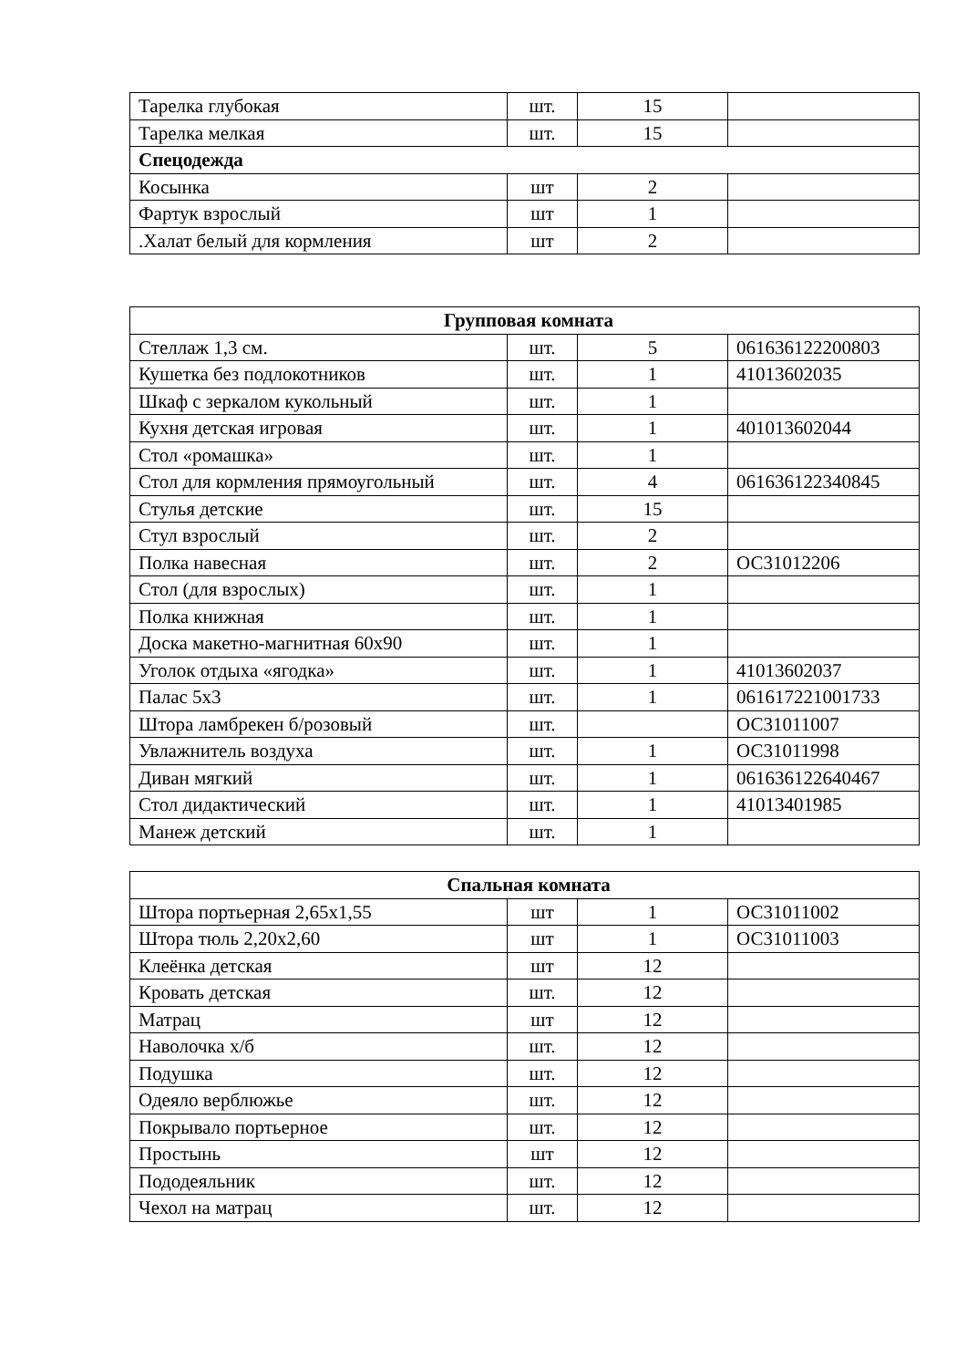| Тарелка глубокая | шт. | 15 | |
| Тарелка мелкая | шт. | 15 | |
| Спецодежда | | | |
| Косынка | шт | 2 | |
| Фартук взрослый | шт | 1 | |
| .Халат белый для кормления | шт | 2 | |
| Групповая комната | | | |
| --- | --- | --- | --- |
| Стеллаж 1,3 см. | шт. | 5 | 061636122200803 |
| Кушетка без подлокотников | шт. | 1 | 41013602035 |
| Шкаф с зеркалом кукольный | шт. | 1 | |
| Кухня детская игровая | шт. | 1 | 401013602044 |
| Стол «ромашка» | шт. | 1 | |
| Стол для кормления прямоугольный | шт. | 4 | 061636122340845 |
| Стулья детские | шт. | 15 | |
| Стул взрослый | шт. | 2 | |
| Полка навесная | шт. | 2 | ОС31012206 |
| Стол (для взрослых) | шт. | 1 | |
| Полка книжная | шт. | 1 | |
| Доска макетно-магнитная 60х90 | шт. | 1 | |
| Уголок отдыха «ягодка» | шт. | 1 | 41013602037 |
| Палас 5х3 | шт. | 1 | 061617221001733 |
| Штора ламбрекен б/розовый | шт. | | ОС31011007 |
| Увлажнитель воздуха | шт. | 1 | ОС31011998 |
| Диван мягкий | шт. | 1 | 061636122640467 |
| Стол дидактический | шт. | 1 | 41013401985 |
| Манеж детский | шт. | 1 | |
| Спальная комната | | | |
| --- | --- | --- | --- |
| Штора портьерная 2,65х1,55 | шт | 1 | ОС31011002 |
| Штора тюль 2,20х2,60 | шт | 1 | ОС31011003 |
| Клеёнка детская | шт | 12 | |
| Кровать детская | шт. | 12 | |
| Матрац | шт | 12 | |
| Наволочка х/б | шт. | 12 | |
| Подушка | шт. | 12 | |
| Одеяло верблюжье | шт. | 12 | |
| Покрывало портьерное | шт. | 12 | |
| Простынь | шт | 12 | |
| Пододеяльник | шт. | 12 | |
| Чехол на матрац | шт. | 12 | |